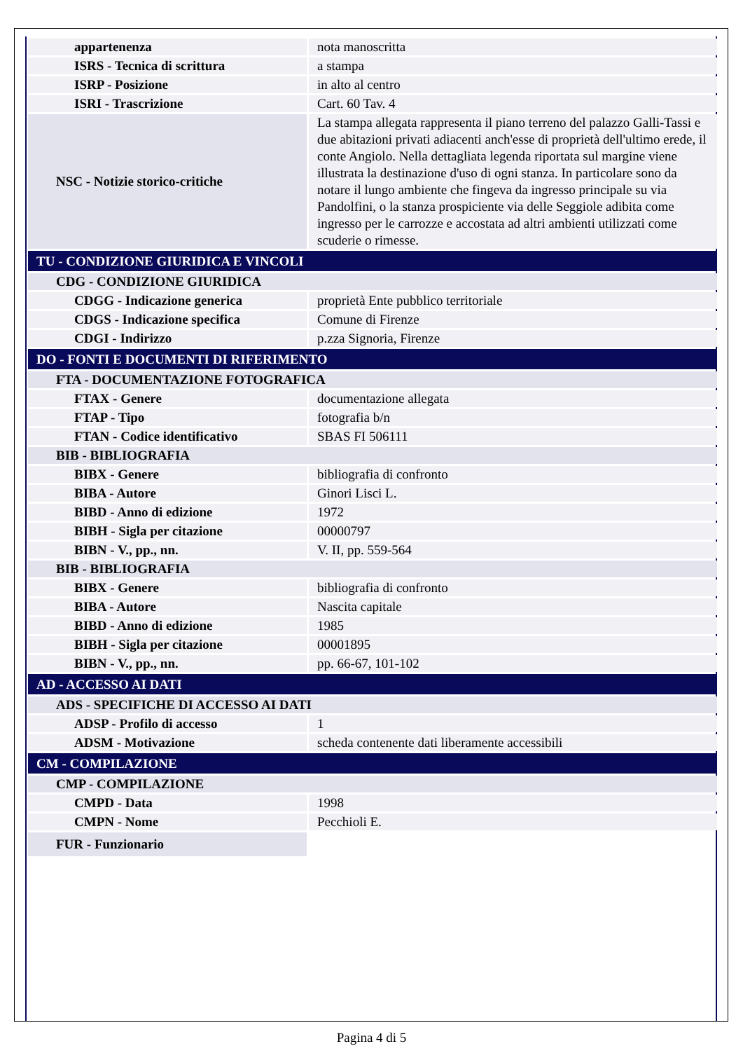| appartenenza | nota manoscritta |
| ISRS - Tecnica di scrittura | a stampa |
| ISRP - Posizione | in alto al centro |
| ISRI - Trascrizione | Cart. 60 Tav. 4 |
| NSC - Notizie storico-critiche | La stampa allegata rappresenta il piano terreno del palazzo Galli-Tassi e due abitazioni privati adiacenti anch'esse di proprietà dell'ultimo erede, il conte Angiolo. Nella dettagliata legenda riportata sul margine viene illustrata la destinazione d'uso di ogni stanza. In particolare sono da notare il lungo ambiente che fingeva da ingresso principale su via Pandolfini, o la stanza prospiciente via delle Seggiole adibita come ingresso per le carrozze e accostata ad altri ambienti utilizzati come scuderie o rimesse. |
| TU - CONDIZIONE GIURIDICA E VINCOLI | |
| CDG - CONDIZIONE GIURIDICA | |
| CDGG - Indicazione generica | proprietà Ente pubblico territoriale |
| CDGS - Indicazione specifica | Comune di Firenze |
| CDGI - Indirizzo | p.zza Signoria, Firenze |
| DO - FONTI E DOCUMENTI DI RIFERIMENTO | |
| FTA - DOCUMENTAZIONE FOTOGRAFICA | |
| FTAX - Genere | documentazione allegata |
| FTAP - Tipo | fotografia b/n |
| FTAN - Codice identificativo | SBAS FI 506111 |
| BIB - BIBLIOGRAFIA | |
| BIBX - Genere | bibliografia di confronto |
| BIBA - Autore | Ginori Lisci L. |
| BIBD - Anno di edizione | 1972 |
| BIBH - Sigla per citazione | 00000797 |
| BIBN - V., pp., nn. | V. II, pp. 559-564 |
| BIB - BIBLIOGRAFIA | |
| BIBX - Genere | bibliografia di confronto |
| BIBA - Autore | Nascita capitale |
| BIBD - Anno di edizione | 1985 |
| BIBH - Sigla per citazione | 00001895 |
| BIBN - V., pp., nn. | pp. 66-67, 101-102 |
| AD - ACCESSO AI DATI | |
| ADS - SPECIFICHE DI ACCESSO AI DATI | |
| ADSP - Profilo di accesso | 1 |
| ADSM - Motivazione | scheda contenente dati liberamente accessibili |
| CM - COMPILAZIONE | |
| CMP - COMPILAZIONE | |
| CMPD - Data | 1998 |
| CMPN - Nome | Pecchioli E. |
| FUR - Funzionario | |
Pagina 4 di 5